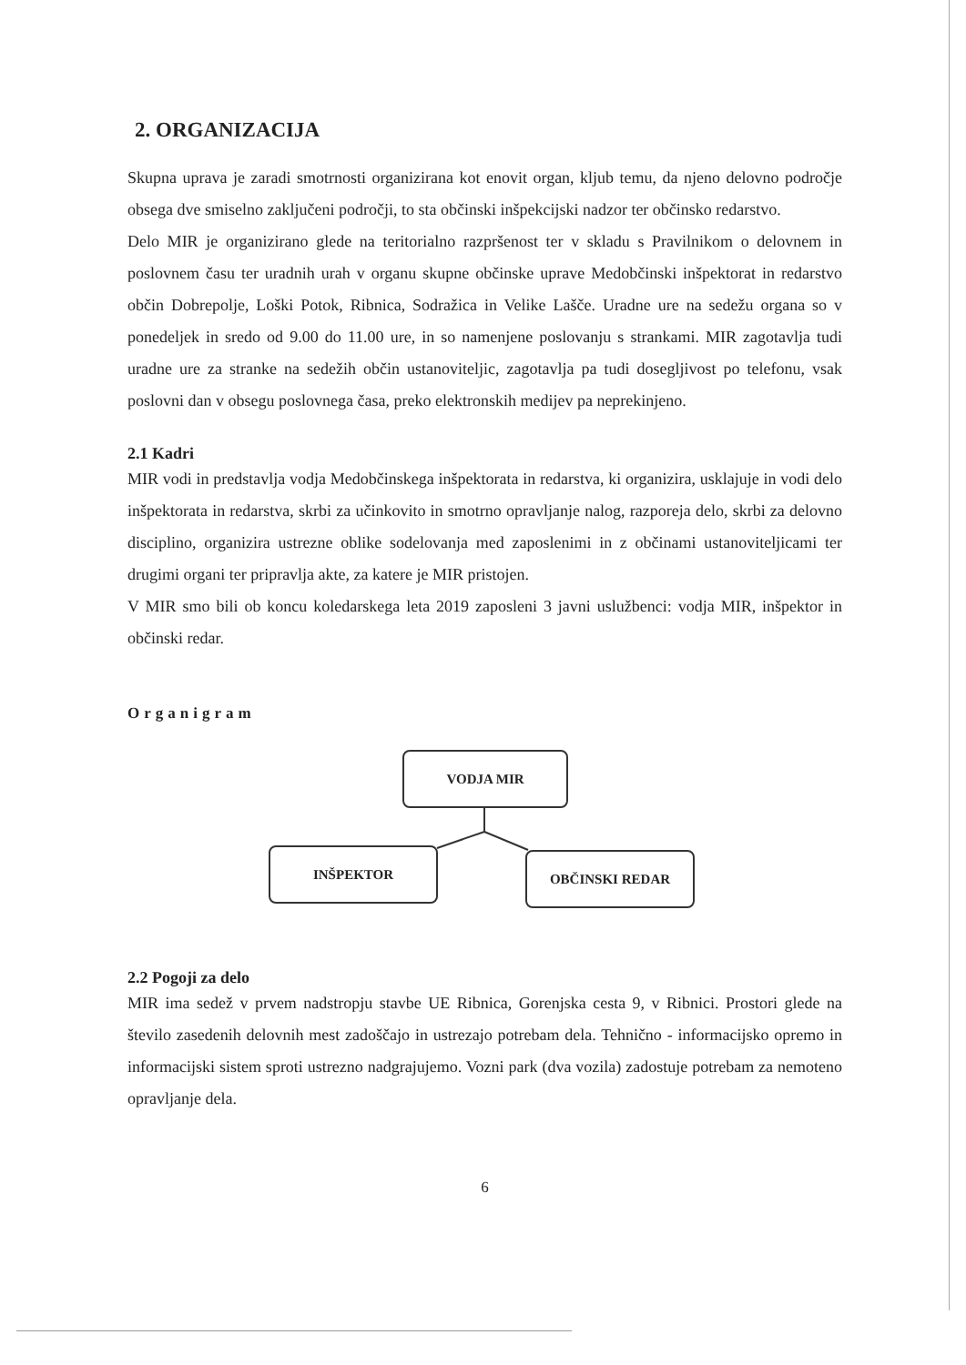2. ORGANIZACIJA
Skupna uprava je zaradi smotrnosti organizirana kot enovit organ, kljub temu, da njeno delovno področje obsega dve smiselno zaključeni področji, to sta občinski inšpekcijski nadzor ter občinsko redarstvo.
Delo MIR je organizirano glede na teritorialno razpršenost ter v skladu s Pravilnikom o delovnem in poslovnem času ter uradnih urah v organu skupne občinske uprave Medobčinski inšpektorat in redarstvo občin Dobrepolje, Loški Potok, Ribnica, Sodražica in Velike Lašče. Uradne ure na sedežu organa so v ponedeljek in sredo od 9.00 do 11.00 ure, in so namenjene poslovanju s strankami. MIR zagotavlja tudi uradne ure za stranke na sedežih občin ustanoviteljic, zagotavlja pa tudi dosegljivost po telefonu, vsak poslovni dan v obsegu poslovnega časa, preko elektronskih medijev pa neprekinjeno.
2.1 Kadri
MIR vodi in predstavlja vodja Medobčinskega inšpektorata in redarstva, ki organizira, usklajuje in vodi delo inšpektorata in redarstva, skrbi za učinkovito in smotrno opravljanje nalog, razporeja delo, skrbi za delovno disciplino, organizira ustrezne oblike sodelovanja med zaposlenimi in z občinami ustanoviteljicami ter drugimi organi ter pripravlja akte, za katere je MIR pristojen.
V MIR smo bili ob koncu koledarskega leta 2019 zaposleni 3 javni uslužbenci: vodja MIR, inšpektor in občinski redar.
Organigram
VODJA MIR
INŠPEKTOR OBČINSKI REDAR
2.2 Pogoji za delo
MIR ima sedež v prvem nadstropju stavbe UE Ribnica, Gorenjska cesta 9, v Ribnici. Prostori glede na število zasedenih delovnih mest zadoščajo in ustrezajo potrebam dela. Tehnično - informacijsko opremo in informacijski sistem sproti ustrezno nadgrajujemo. Vozni park (dva vozila) zadostuje potrebam za nemoteno opravljanje dela.
6